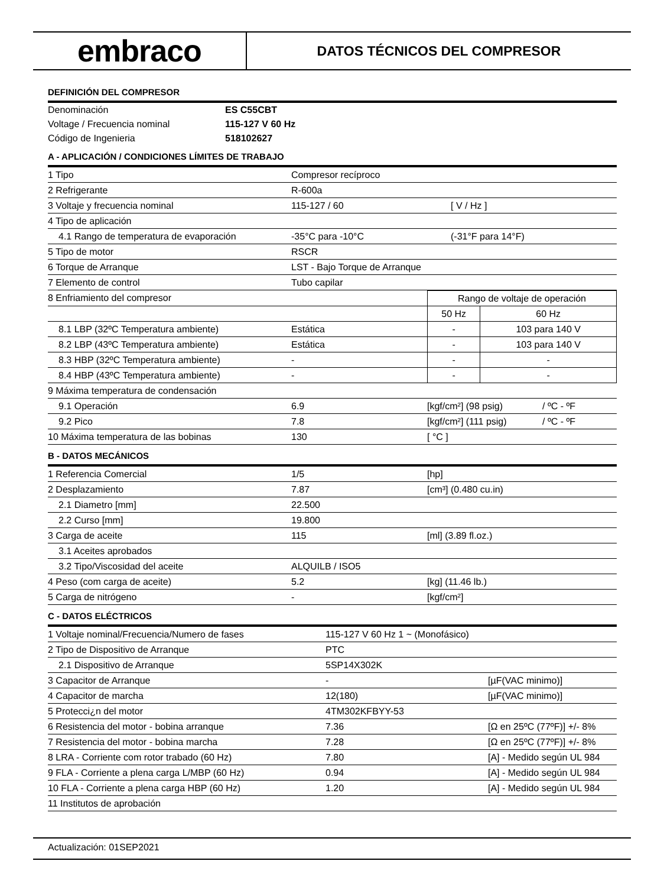embraco
DATOS TÉCNICOS DEL COMPRESOR
DEFINICIÓN DEL COMPRESOR
| Denominación | ES C55CBT |
| Voltage / Frecuencia nominal | 115-127 V 60 Hz |
| Código de Ingenieria | 518102627 |
A - APLICACIÓN / CONDICIONES LÍMITES DE TRABAJO
| 1 Tipo | Compresor recíproco | |
| 2 Refrigerante | R-600a | |
| 3 Voltaje y frecuencia nominal | 115-127 / 60 | [ V / Hz ] |
| 4 Tipo de aplicación | | |
| 4.1 Rango de temperatura de evaporación | -35°C para -10°C | (-31°F para 14°F) |
| 5 Tipo de motor | RSCR | |
| 6 Torque de Arranque | LST - Bajo Torque de Arranque | |
| 7 Elemento de control | Tubo capilar | |
| 8 Enfriamiento del compresor | | Rango de voltaje de operación | |
| | | 50 Hz | 60 Hz |
| 8.1 LBP (32ºC Temperatura ambiente) | Estática | - | 103 para 140 V |
| 8.2 LBP (43ºC Temperatura ambiente) | Estática | - | 103 para 140 V |
| 8.3 HBP (32ºC Temperatura ambiente) | - | - | - |
| 8.4 HBP (43ºC Temperatura ambiente) | - | - | - |
| 9 Máxima temperatura de condensación | | | |
| 9.1 Operación | 6.9 | [kgf/cm²] (98 psig) | / ºC - ºF |
| 9.2 Pico | 7.8 | [kgf/cm²] (111 psig) | / ºC - ºF |
| 10 Máxima temperatura de las bobinas | 130 | [ °C ] | |
B - DATOS MECÁNICOS
| 1 Referencia Comercial | 1/5 | [hp] |
| 2 Desplazamiento | 7.87 | [cm³] (0.480 cu.in) |
| 2.1 Diametro [mm] | 22.500 | |
| 2.2 Curso [mm] | 19.800 | |
| 3 Carga de aceite | 115 | [ml] (3.89 fl.oz.) |
| 3.1 Aceites aprobados | | |
| 3.2 Tipo/Viscosidad del aceite | ALQUILB / ISO5 | |
| 4 Peso (com carga de aceite) | 5.2 | [kg] (11.46 lb.) |
| 5 Carga de nitrógeno | - | [kgf/cm²] |
C - DATOS ELÉCTRICOS
| 1 Voltaje nominal/Frecuencia/Numero de fases | 115-127 V 60 Hz 1 ~ (Monofásico) | |
| 2 Tipo de Dispositivo de Arranque | PTC | |
| 2.1 Dispositivo de Arranque | 5SP14X302K | |
| 3 Capacitor de Arranque | - | [µF(VAC minimo)] |
| 4 Capacitor de marcha | 12(180) | [µF(VAC minimo)] |
| 5 Protecci¿n del motor | 4TM302KFBYY-53 | |
| 6 Resistencia del motor - bobina arranque | 7.36 | [Ω en 25ºC (77ºF)] +/- 8% |
| 7 Resistencia del motor - bobina marcha | 7.28 | [Ω en 25ºC (77ºF)] +/- 8% |
| 8 LRA - Corriente com rotor trabado (60 Hz) | 7.80 | [A] - Medido según UL 984 |
| 9 FLA - Corriente a plena carga L/MBP (60 Hz) | 0.94 | [A] - Medido según UL 984 |
| 10 FLA - Corriente a plena carga HBP (60 Hz) | 1.20 | [A] - Medido según UL 984 |
| 11 Institutos de aprobación | | |
Actualización: 01SEP2021